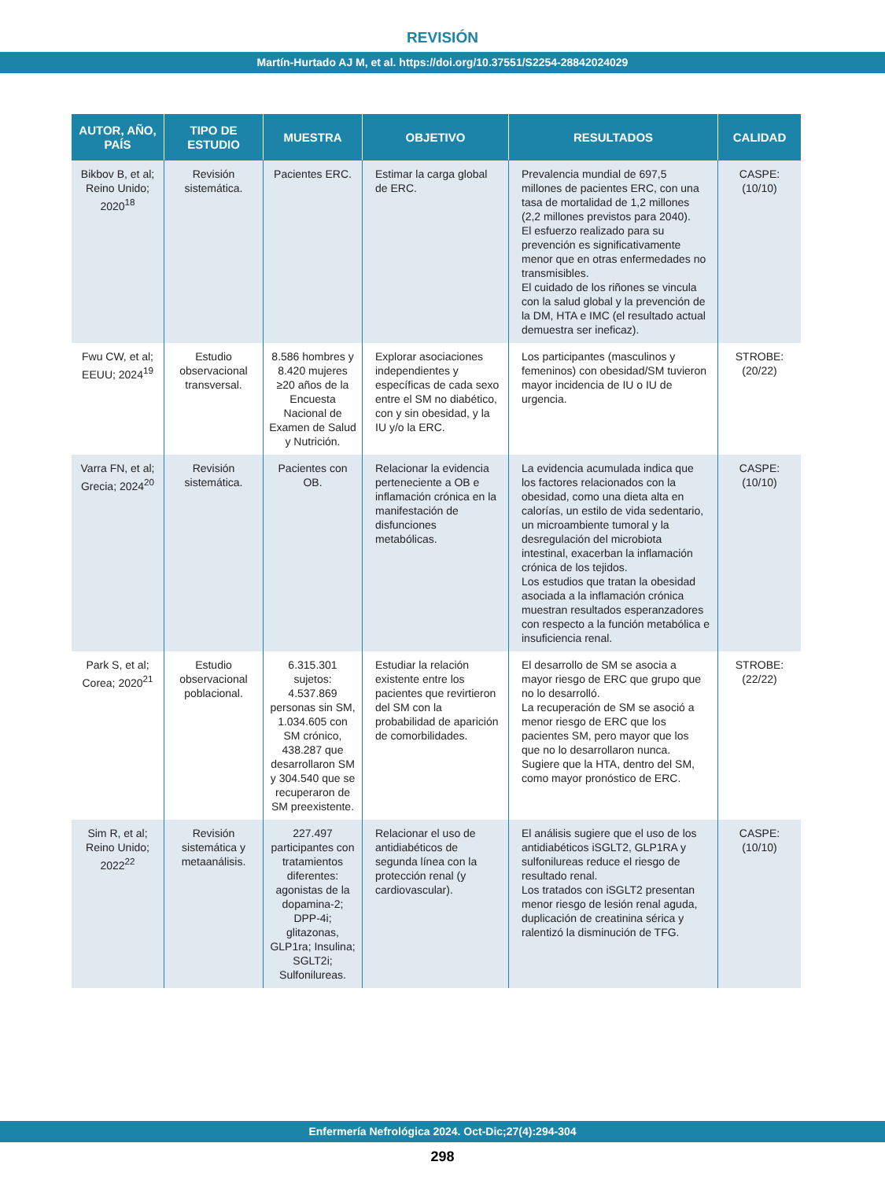REVISIÓN
Martín-Hurtado AJ M, et al. https://doi.org/10.37551/S2254-28842024029
| AUTOR, AÑO, PAÍS | TIPO DE ESTUDIO | MUESTRA | OBJETIVO | RESULTADOS | CALIDAD |
| --- | --- | --- | --- | --- | --- |
| Bikbov B, et al; Reino Unido; 2020<sup>18</sup> | Revisión sistemática. | Pacientes ERC. | Estimar la carga global de ERC. | Prevalencia mundial de 697,5 millones de pacientes ERC, con una tasa de mortalidad de 1,2 millones (2,2 millones previstos para 2040). El esfuerzo realizado para su prevención es significativamente menor que en otras enfermedades no transmisibles. El cuidado de los riñones se vincula con la salud global y la prevención de la DM, HTA e IMC (el resultado actual demuestra ser ineficaz). | CASPE: (10/10) |
| Fwu CW, et al; EEUU; 2024<sup>19</sup> | Estudio observacional transversal. | 8.586 hombres y 8.420 mujeres ≥20 años de la Encuesta Nacional de Examen de Salud y Nutrición. | Explorar asociaciones independientes y específicas de cada sexo entre el SM no diabético, con y sin obesidad, y la IU y/o la ERC. | Los participantes (masculinos y femeninos) con obesidad/SM tuvieron mayor incidencia de IU o IU de urgencia. | STROBE: (20/22) |
| Varra FN, et al; Grecia; 2024<sup>20</sup> | Revisión sistemática. | Pacientes con OB. | Relacionar la evidencia perteneciente a OB e inflamación crónica en la manifestación de disfunciones metabólicas. | La evidencia acumulada indica que los factores relacionados con la obesidad, como una dieta alta en calorías, un estilo de vida sedentario, un microambiente tumoral y la desregulación del microbiota intestinal, exacerban la inflamación crónica de los tejidos. Los estudios que tratan la obesidad asociada a la inflamación crónica muestran resultados esperanzadores con respecto a la función metabólica e insuficiencia renal. | CASPE: (10/10) |
| Park S, et al; Corea; 2020<sup>21</sup> | Estudio observacional poblacional. | 6.315.301 sujetos: 4.537.869 personas sin SM, 1.034.605 con SM crónico, 438.287 que desarrollaron SM y 304.540 que se recuperaron de SM preexistente. | Estudiar la relación existente entre los pacientes que revirtieron del SM con la probabilidad de aparición de comorbilidades. | El desarrollo de SM se asocia a mayor riesgo de ERC que grupo que no lo desarrolló. La recuperación de SM se asoció a menor riesgo de ERC que los pacientes SM, pero mayor que los que no lo desarrollaron nunca. Sugiere que la HTA, dentro del SM, como mayor pronóstico de ERC. | STROBE: (22/22) |
| Sim R, et al; Reino Unido; 2022<sup>22</sup> | Revisión sistemática y metaanálisis. | 227.497 participantes con tratamientos diferentes: agonistas de la dopamina-2; DPP-4i; glitazonas, GLP1ra; Insulina; SGLT2i; Sulfonilureas. | Relacionar el uso de antidiabéticos de segunda línea con la protección renal (y cardiovascular). | El análisis sugiere que el uso de los antidiabéticos iSGLT2, GLP1RA y sulfonilureas reduce el riesgo de resultado renal. Los tratados con iSGLT2 presentan menor riesgo de lesión renal aguda, duplicación de creatinina sérica y ralentizó la disminución de TFG. | CASPE: (10/10) |
Enfermería Nefrológica 2024. Oct-Dic;27(4):294-304
298